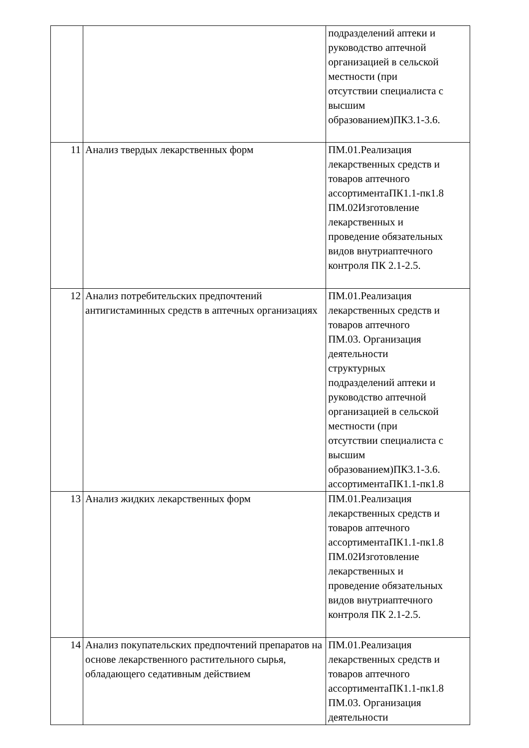| | | подразделений аптеки и руководство аптечной организацией в сельской местности (при отсутствии специалиста с высшим образованием)ПК3.1-3.6. |
| 11 | Анализ твердых лекарственных форм | ПМ.01.Реализация лекарственных средств и товаров аптечного ассортиментаПК1.1-пк1.8 ПМ.02Изготовление лекарственных и проведение обязательных видов внутриаптечного контроля ПК 2.1-2.5. |
| 12 | Анализ потребительских предпочтений антигистаминных средств в аптечных организациях | ПМ.01.Реализация лекарственных средств и товаров аптечного ПМ.03. Организация деятельности структурных подразделений аптеки и руководство аптечной организацией в сельской местности (при отсутствии специалиста с высшим образованием)ПК3.1-3.6. ассортиментаПК1.1-пк1.8 |
| 13 | Анализ жидких лекарственных форм | ПМ.01.Реализация лекарственных средств и товаров аптечного ассортиментаПК1.1-пк1.8 ПМ.02Изготовление лекарственных и проведение обязательных видов внутриаптечного контроля ПК 2.1-2.5. |
| 14 | Анализ покупательских предпочтений препаратов на основе лекарственного растительного сырья, обладающего седативным действием | ПМ.01.Реализация лекарственных средств и товаров аптечного ассортиментаПК1.1-пк1.8 ПМ.03. Организация деятельности |